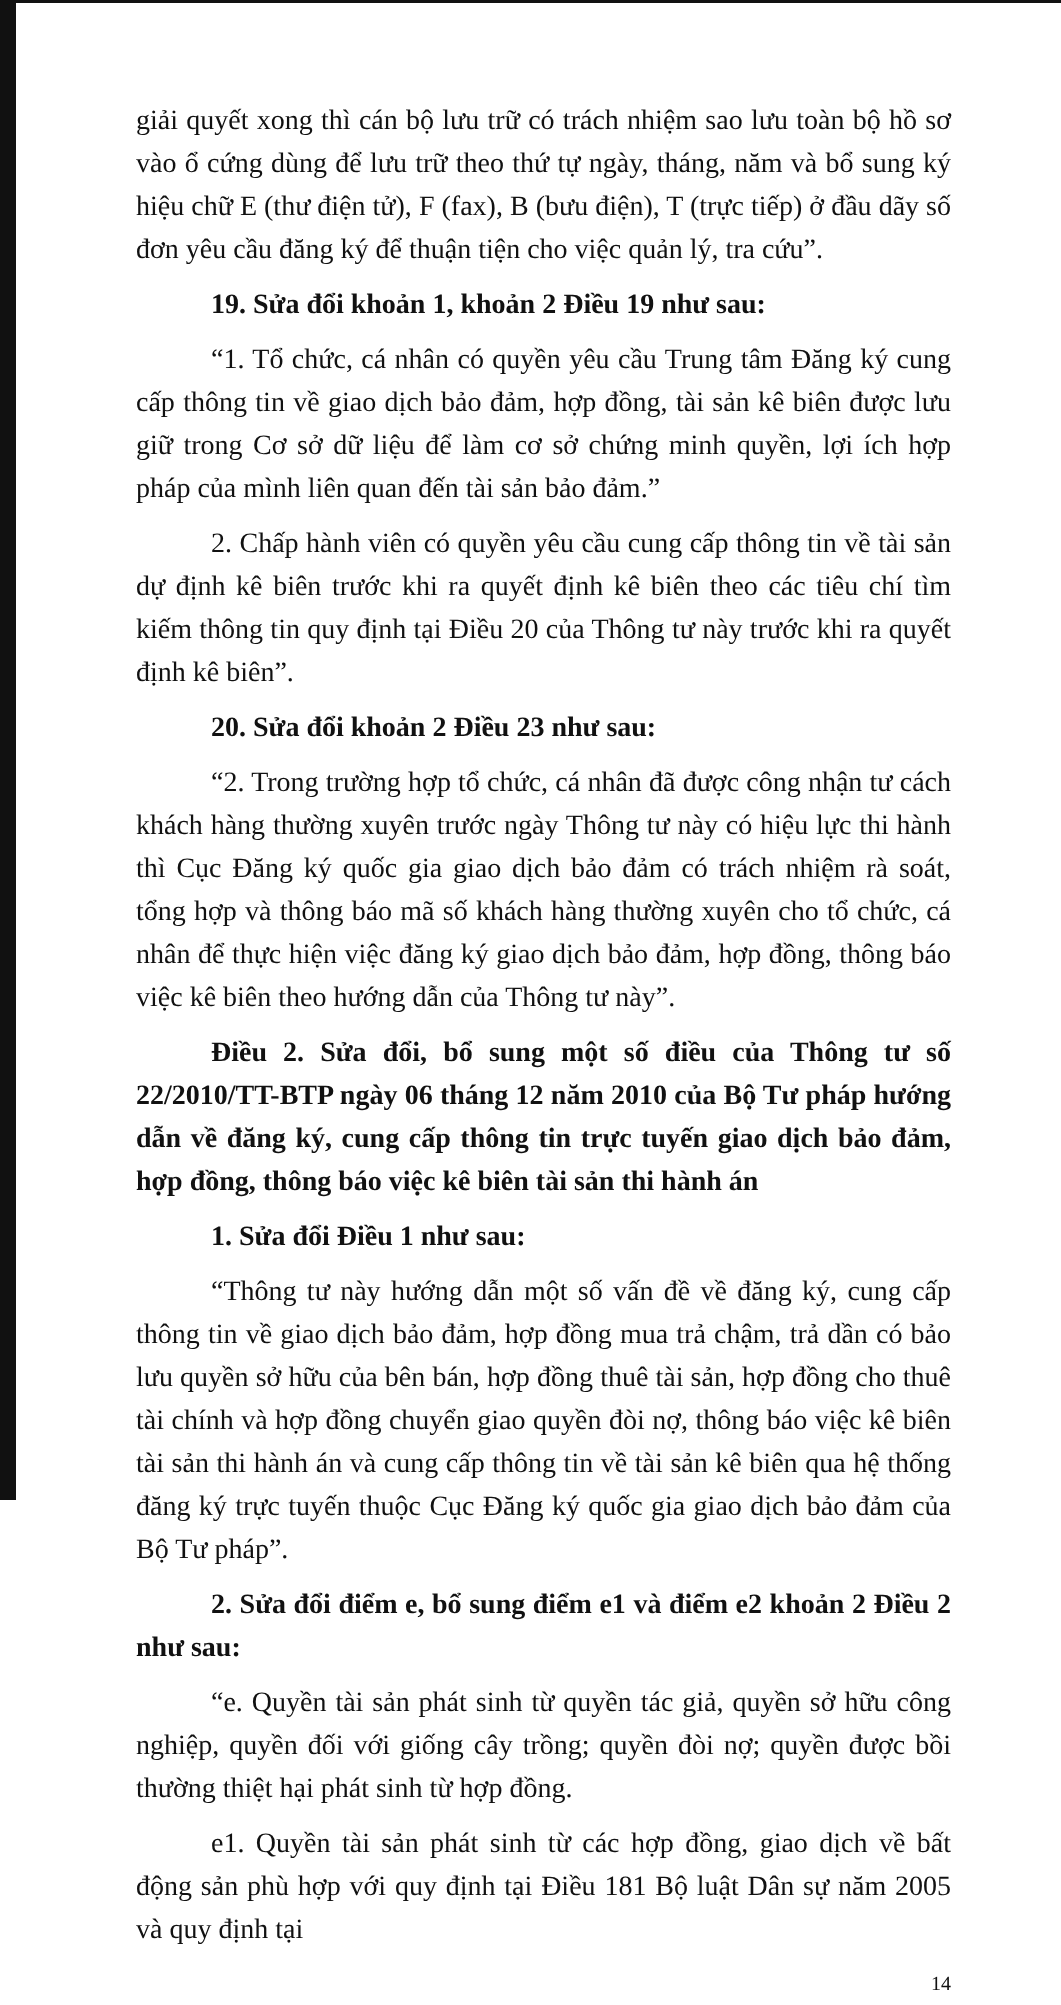giải quyết xong thì cán bộ lưu trữ có trách nhiệm sao lưu toàn bộ hồ sơ vào ổ cứng dùng để lưu trữ theo thứ tự ngày, tháng, năm và bổ sung ký hiệu chữ E (thư điện tử), F (fax), B (bưu điện), T (trực tiếp) ở đầu dãy số đơn yêu cầu đăng ký để thuận tiện cho việc quản lý, tra cứu”.
19. Sửa đổi khoản 1, khoản 2 Điều 19 như sau:
“1. Tổ chức, cá nhân có quyền yêu cầu Trung tâm Đăng ký cung cấp thông tin về giao dịch bảo đảm, hợp đồng, tài sản kê biên được lưu giữ trong Cơ sở dữ liệu để làm cơ sở chứng minh quyền, lợi ích hợp pháp của mình liên quan đến tài sản bảo đảm.”
2. Chấp hành viên có quyền yêu cầu cung cấp thông tin về tài sản dự định kê biên trước khi ra quyết định kê biên theo các tiêu chí tìm kiếm thông tin quy định tại Điều 20 của Thông tư này trước khi ra quyết định kê biên”.
20. Sửa đổi khoản 2 Điều 23 như sau:
“2. Trong trường hợp tổ chức, cá nhân đã được công nhận tư cách khách hàng thường xuyên trước ngày Thông tư này có hiệu lực thi hành thì Cục Đăng ký quốc gia giao dịch bảo đảm có trách nhiệm rà soát, tổng hợp và thông báo mã số khách hàng thường xuyên cho tổ chức, cá nhân để thực hiện việc đăng ký giao dịch bảo đảm, hợp đồng, thông báo việc kê biên theo hướng dẫn của Thông tư này”.
Điều 2. Sửa đổi, bổ sung một số điều của Thông tư số 22/2010/TT-BTP ngày 06 tháng 12 năm 2010 của Bộ Tư pháp hướng dẫn về đăng ký, cung cấp thông tin trực tuyến giao dịch bảo đảm, hợp đồng, thông báo việc kê biên tài sản thi hành án
1. Sửa đổi Điều 1 như sau:
“Thông tư này hướng dẫn một số vấn đề về đăng ký, cung cấp thông tin về giao dịch bảo đảm, hợp đồng mua trả chậm, trả dần có bảo lưu quyền sở hữu của bên bán, hợp đồng thuê tài sản, hợp đồng cho thuê tài chính và hợp đồng chuyển giao quyền đòi nợ, thông báo việc kê biên tài sản thi hành án và cung cấp thông tin về tài sản kê biên qua hệ thống đăng ký trực tuyến thuộc Cục Đăng ký quốc gia giao dịch bảo đảm của Bộ Tư pháp”.
2. Sửa đổi điểm e, bổ sung điểm e1 và điểm e2 khoản 2 Điều 2 như sau:
“e. Quyền tài sản phát sinh từ quyền tác giả, quyền sở hữu công nghiệp, quyền đối với giống cây trồng; quyền đòi nợ; quyền được bồi thường thiệt hại phát sinh từ hợp đồng.
e1. Quyền tài sản phát sinh từ các hợp đồng, giao dịch về bất động sản phù hợp với quy định tại Điều 181 Bộ luật Dân sự năm 2005 và quy định tại
14